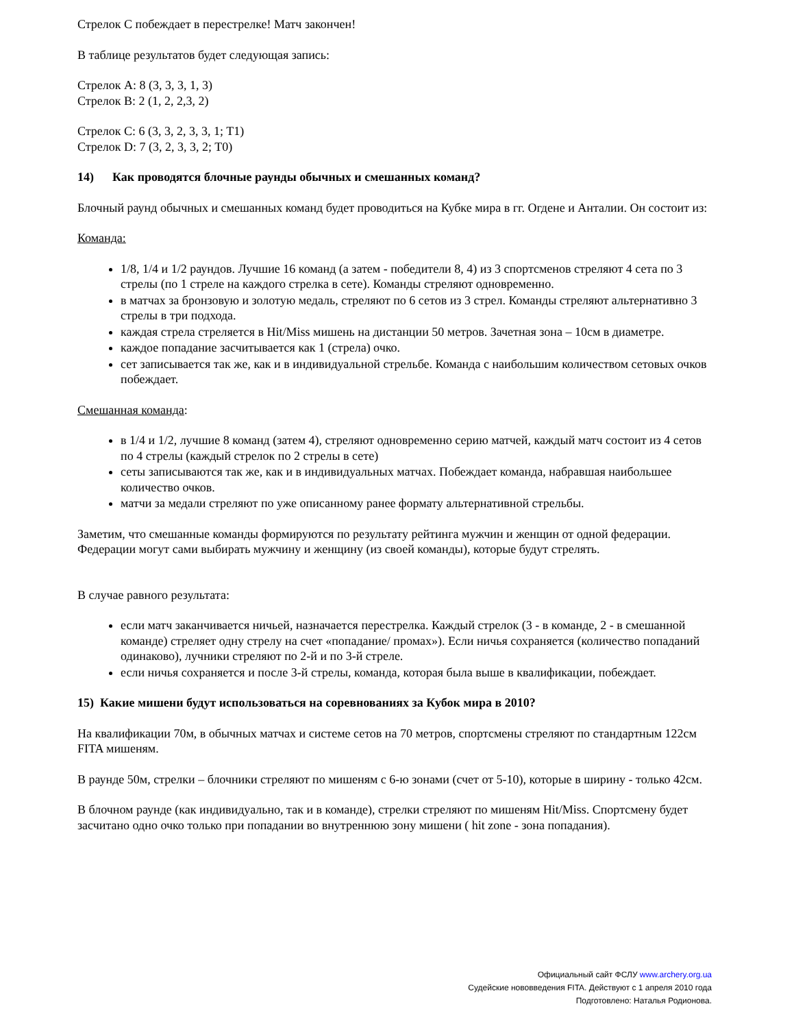Стрелок С побеждает в перестрелке! Матч закончен!
В таблице результатов будет следующая запись:
Стрелок A: 8 (3, 3, 3, 1, 3)
Стрелок B: 2 (1, 2, 2,3, 2)
Стрелок C: 6 (3, 3, 2, 3, 3, 1; T1)
Стрелок D: 7 (3, 2, 3, 3, 2; T0)
14) Как проводятся блочные раунды обычных и смешанных команд?
Блочный раунд обычных и смешанных команд будет проводиться на Кубке мира в гг. Огдене и Анталии. Он состоит из:
Команда:
1/8, 1/4 и 1/2 раундов. Лучшие 16 команд (а затем - победители 8, 4) из 3 спортсменов стреляют 4 сета по 3 стрелы (по 1 стреле на каждого стрелка в сете). Команды стреляют одновременно.
в матчах за бронзовую и золотую медаль, стреляют по 6 сетов из 3 стрел. Команды стреляют альтернативно 3 стрелы в три подхода.
каждая стрела стреляется в Hit/Miss мишень на дистанции 50 метров. Зачетная зона – 10см в диаметре.
каждое попадание засчитывается как 1 (стрела) очко.
сет записывается так же, как и в индивидуальной стрельбе. Команда с наибольшим количеством сетовых очков побеждает.
Смешанная команда:
в 1/4 и 1/2, лучшие 8 команд (затем 4), стреляют одновременно серию матчей, каждый матч состоит из 4 сетов по 4 стрелы (каждый стрелок по 2 стрелы в сете)
сеты записываются так же, как и в индивидуальных матчах. Побеждает команда, набравшая наибольшее количество очков.
матчи за медали стреляют по уже описанному ранее формату альтернативной стрельбы.
Заметим, что смешанные команды формируются по результату рейтинга мужчин и женщин от одной федерации. Федерации могут сами выбирать мужчину и женщину (из своей команды), которые будут стрелять.
В случае равного результата:
если матч заканчивается ничьей, назначается перестрелка. Каждый стрелок (3 - в команде, 2 - в смешанной команде) стреляет одну стрелу на счет «попадание/ промах»). Если ничья сохраняется (количество попаданий одинаково), лучники стреляют по 2-й и по 3-й стреле.
если ничья сохраняется и после 3-й стрелы, команда, которая была выше в квалификации, побеждает.
15) Какие мишени будут использоваться на соревнованиях за Кубок мира в 2010?
На квалификации 70м, в обычных матчах и системе сетов на 70 метров, спортсмены стреляют по стандартным 122см FITA мишеням.
В раунде 50м, стрелки – блочники стреляют по мишеням с 6-ю зонами (счет от 5-10), которые в ширину - только 42см.
В блочном раунде (как индивидуально, так и в команде), стрелки стреляют по мишеням Hit/Miss. Спортсмену будет засчитано одно очко только при попадании во внутреннюю зону мишени ( hit zone - зона попадания).
Официальный сайт ФСЛУ www.archery.org.ua
Судейские нововведения FITA. Действуют с 1 апреля 2010 года
Подготовлено: Наталья Родионова.